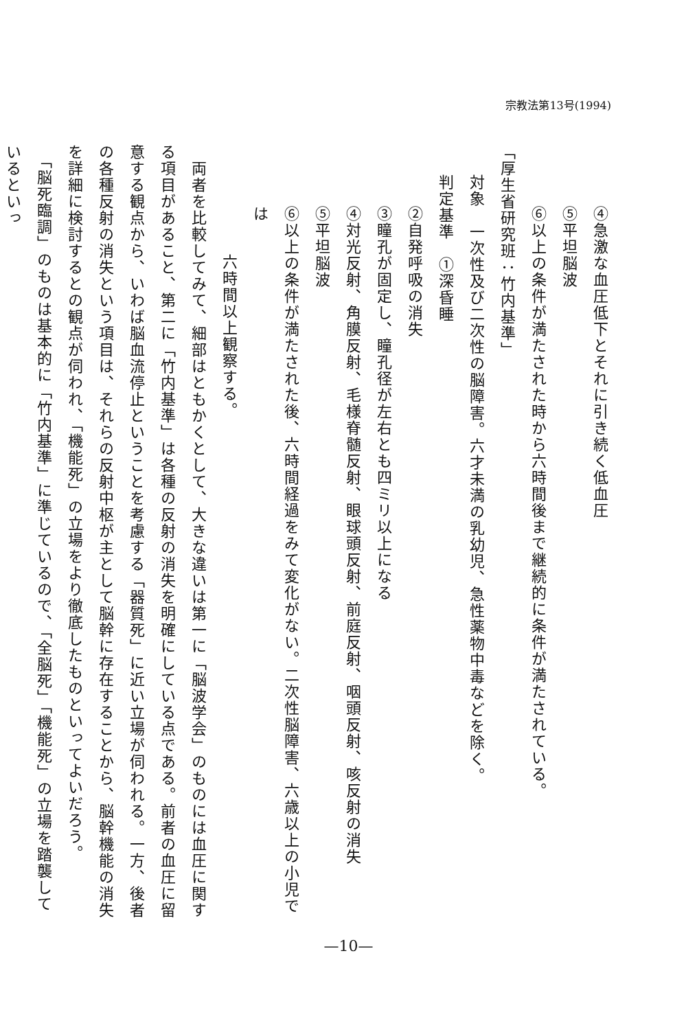宗教法第13号(1994)
④急激な血圧低下とそれに引き続く低血圧
⑤平坦脳波
⑥以上の条件が満たされた時から六時間後まで継続的に条件が満たされている。
「厚生省研究班：竹内基準」
対象　一次性及び二次性の脳障害。六才未満の乳幼児、急性薬物中毒などを除く。
判定基準　①深昏睡
②自発呼吸の消失
③瞳孔が固定し、瞳孔径が左右とも四ミリ以上になる
④対光反射、角膜反射、毛様脊髄反射、眼球頭反射、前庭反射、咽頭反射、咳反射の消失
⑤平坦脳波
⑥以上の条件が満たされた後、六時間経過をみて変化がない。二次性脳障害、六歳以上の小児では
六時間以上観察する。
　両者を比較してみて、細部はともかくとして、大きな違いは第一に「脳波学会」のものには血圧に関する項目があること、第二に「竹内基準」は各種の反射の消失を明確にしている点である。前者の血圧に留意する観点から、いわば脳血流停止ということを考慮する「器質死」に近い立場が伺われる。一方、後者の各種反射の消失という項目は、それらの反射中枢が主として脳幹に存在することから、脳幹機能の消失を詳細に検討するとの観点が伺われ、「機能死」の立場をより徹底したものといってよいだろう。
　「脳死臨調」のものは基本的に「竹内基準」に準じているので、「全脳死」「機能死」の立場を踏襲しているといっ
—10—